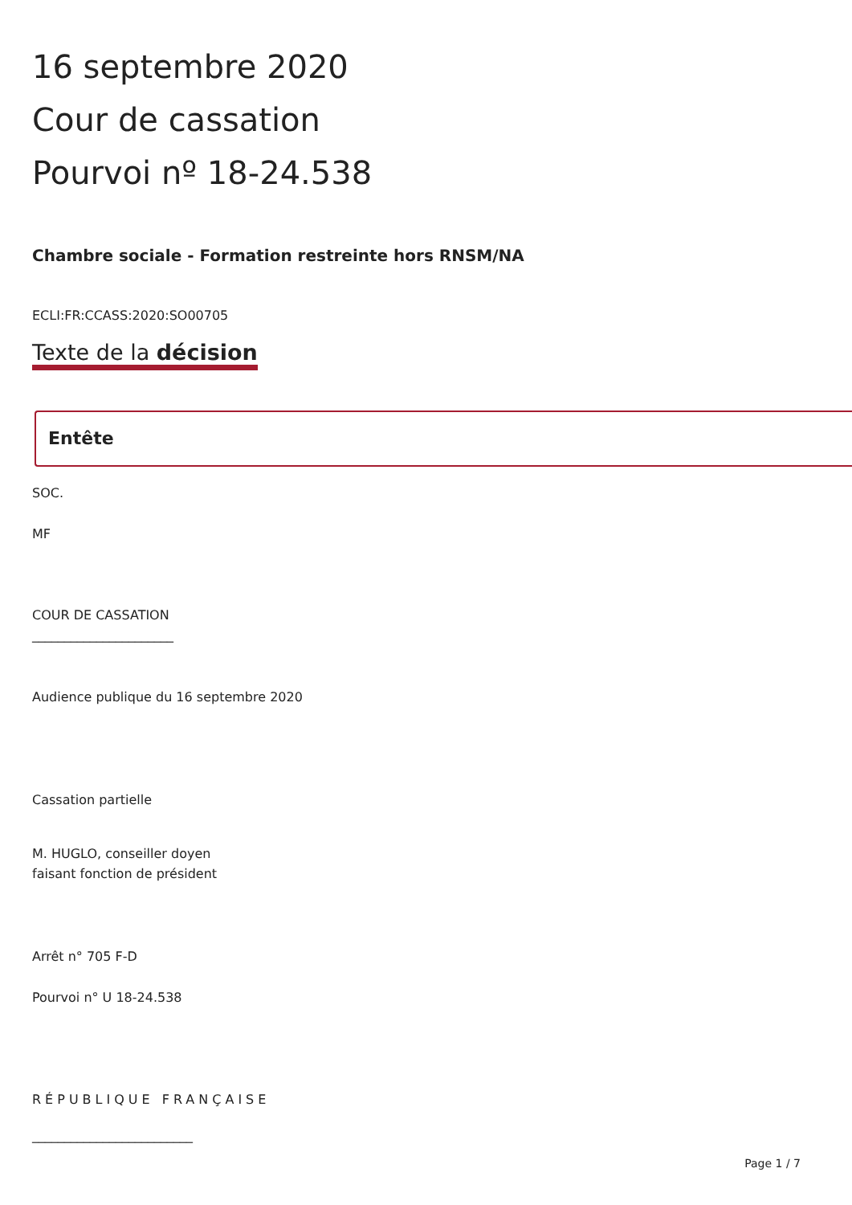16 septembre 2020
Cour de cassation
Pourvoi nº 18-24.538
Chambre sociale - Formation restreinte hors RNSM/NA
ECLI:FR:CCASS:2020:SO00705
Texte de la décision
Entête
SOC.
MF
COUR DE CASSATION
______________________
Audience publique du 16 septembre 2020
Cassation partielle
M. HUGLO, conseiller doyen
faisant fonction de président
Arrêt n° 705 F-D
Pourvoi n° U 18-24.538
RÉPUBLIQUE FRANÇAISE
_________________________
Page 1 / 7